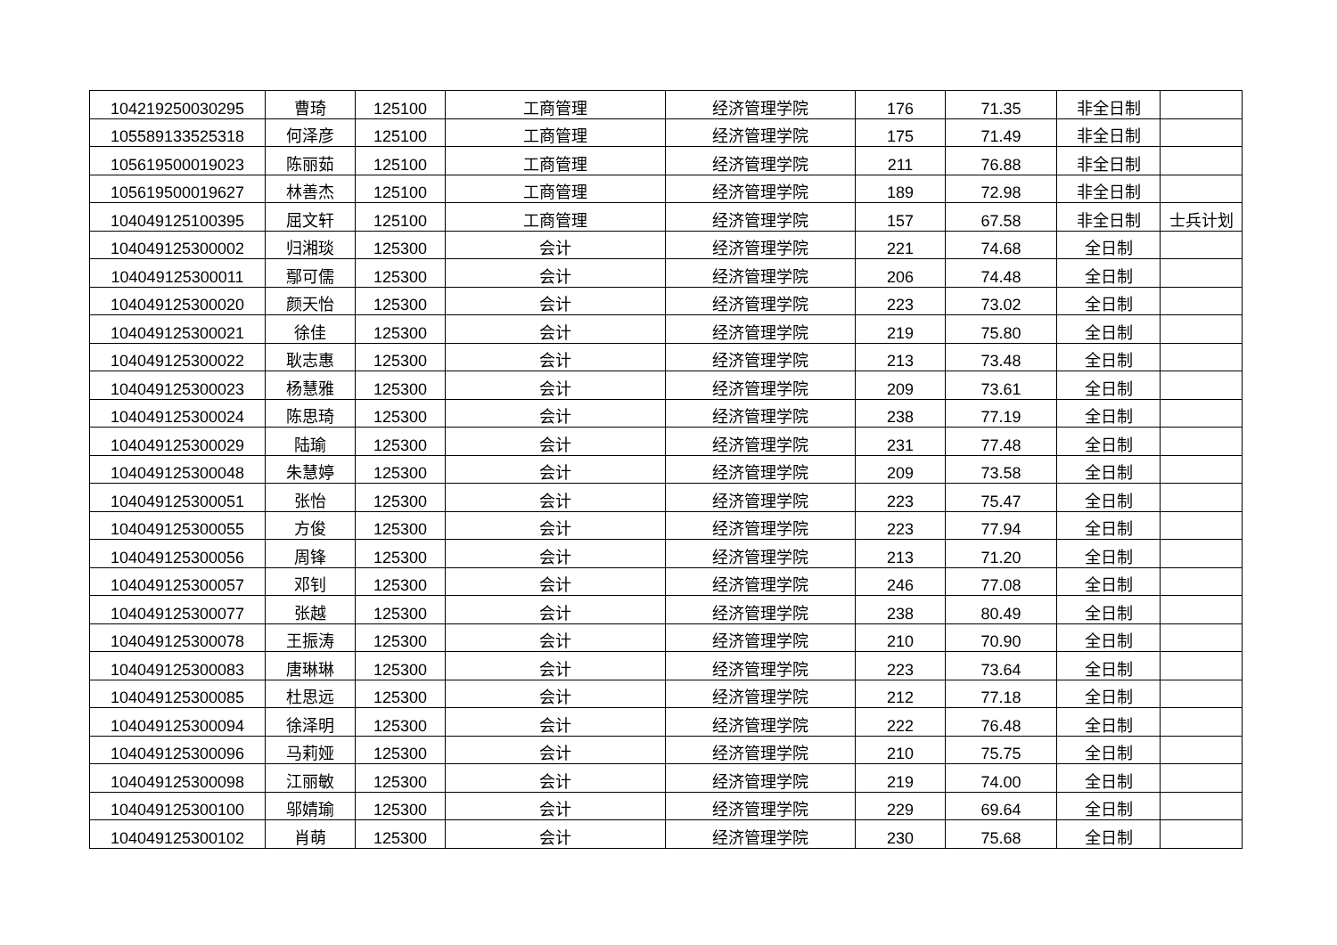| 104219250030295 | 曹琦 | 125100 | 工商管理 | 经济管理学院 | 176 | 71.35 | 非全日制 | |
| 105589133525318 | 何泽彦 | 125100 | 工商管理 | 经济管理学院 | 175 | 71.49 | 非全日制 | |
| 105619500019023 | 陈丽茹 | 125100 | 工商管理 | 经济管理学院 | 211 | 76.88 | 非全日制 | |
| 105619500019627 | 林善杰 | 125100 | 工商管理 | 经济管理学院 | 189 | 72.98 | 非全日制 | |
| 104049125100395 | 屈文轩 | 125100 | 工商管理 | 经济管理学院 | 157 | 67.58 | 非全日制 | 士兵计划 |
| 104049125300002 | 归湘琰 | 125300 | 会计 | 经济管理学院 | 221 | 74.68 | 全日制 | |
| 104049125300011 | 鄢可儒 | 125300 | 会计 | 经济管理学院 | 206 | 74.48 | 全日制 | |
| 104049125300020 | 颜天怡 | 125300 | 会计 | 经济管理学院 | 223 | 73.02 | 全日制 | |
| 104049125300021 | 徐佳 | 125300 | 会计 | 经济管理学院 | 219 | 75.80 | 全日制 | |
| 104049125300022 | 耿志惠 | 125300 | 会计 | 经济管理学院 | 213 | 73.48 | 全日制 | |
| 104049125300023 | 杨慧雅 | 125300 | 会计 | 经济管理学院 | 209 | 73.61 | 全日制 | |
| 104049125300024 | 陈思琦 | 125300 | 会计 | 经济管理学院 | 238 | 77.19 | 全日制 | |
| 104049125300029 | 陆瑜 | 125300 | 会计 | 经济管理学院 | 231 | 77.48 | 全日制 | |
| 104049125300048 | 朱慧婷 | 125300 | 会计 | 经济管理学院 | 209 | 73.58 | 全日制 | |
| 104049125300051 | 张怡 | 125300 | 会计 | 经济管理学院 | 223 | 75.47 | 全日制 | |
| 104049125300055 | 方俊 | 125300 | 会计 | 经济管理学院 | 223 | 77.94 | 全日制 | |
| 104049125300056 | 周锋 | 125300 | 会计 | 经济管理学院 | 213 | 71.20 | 全日制 | |
| 104049125300057 | 邓钊 | 125300 | 会计 | 经济管理学院 | 246 | 77.08 | 全日制 | |
| 104049125300077 | 张越 | 125300 | 会计 | 经济管理学院 | 238 | 80.49 | 全日制 | |
| 104049125300078 | 王振涛 | 125300 | 会计 | 经济管理学院 | 210 | 70.90 | 全日制 | |
| 104049125300083 | 唐琳琳 | 125300 | 会计 | 经济管理学院 | 223 | 73.64 | 全日制 | |
| 104049125300085 | 杜思远 | 125300 | 会计 | 经济管理学院 | 212 | 77.18 | 全日制 | |
| 104049125300094 | 徐泽明 | 125300 | 会计 | 经济管理学院 | 222 | 76.48 | 全日制 | |
| 104049125300096 | 马莉娅 | 125300 | 会计 | 经济管理学院 | 210 | 75.75 | 全日制 | |
| 104049125300098 | 江丽敏 | 125300 | 会计 | 经济管理学院 | 219 | 74.00 | 全日制 | |
| 104049125300100 | 邬婧瑜 | 125300 | 会计 | 经济管理学院 | 229 | 69.64 | 全日制 | |
| 104049125300102 | 肖萌 | 125300 | 会计 | 经济管理学院 | 230 | 75.68 | 全日制 | |